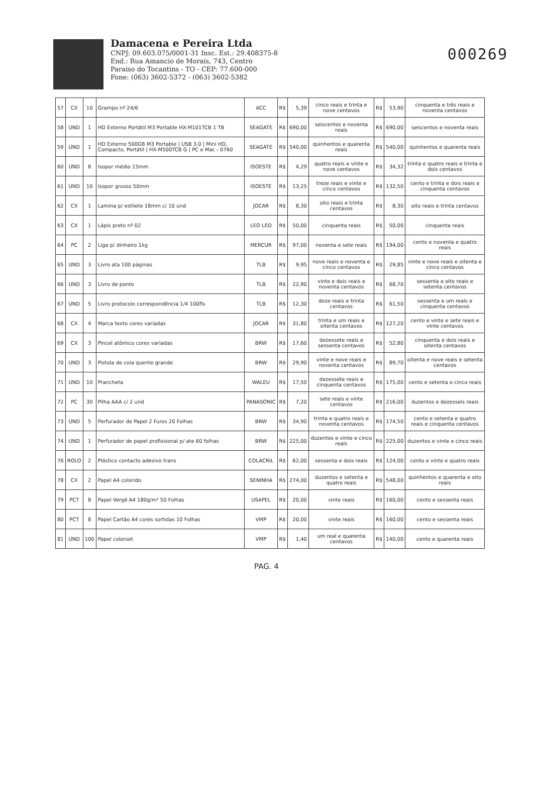000269
Damacena e Pereira Ltda
CNPJ: 09.603.075/0001-31 Insc. Est.: 29.408375-8
End.: Rua Amancio de Morais, 743, Centro
Paraiso do Tocantins - TO - CEP: 77.600-000
Fone: (063) 3602-5372 - (063) 3602-5382
| 57 | CX | 10 | Grampo nº 24/6 | ACC | R$ | 5,39 | cinco reais e trinta e nove centavos | R$ | 53,90 | cinquenta e três reais e noventa centavos |
| 58 | UND | 1 | HD Externo Portátil M3 Portable HX-M101TCB 1 TB | SEAGATE | R$ | 690,00 | seiscentos e noventa reais | R$ | 690,00 | seiscentos e noventa reais |
| 59 | UND | 1 | HD Externo 500GB M3 Portable / USB 3.0 / Mini HD, Compacto, Portátil / HX-M500TCB G / PC e Mac - 0760 | SEAGATE | R$ | 540,00 | quinhentos e quarenta reais | R$ | 540,00 | quinhentos e quarenta reais |
| 60 | UND | 8 | Isopor médio 15mm | ISOESTE | R$ | 4,29 | quatro reais e vinte e nove centavos | R$ | 34,32 | trinta e quatro reais e trinta e dois centavos |
| 61 | UND | 10 | Isopor grosso 50mm | ISOESTE | R$ | 13,25 | treze reais e vinte e cinco centavos | R$ | 132,50 | cento e trinta e dois reais e cinquenta centavos |
| 62 | CX | 1 | Lamina p/ estilete 18mm c/ 10 und | JOCAR | R$ | 8,30 | oito reais e trinta centavos | R$ | 8,30 | oito reais e trinta centavos |
| 63 | CX | 1 | Lápis preto nº 02 | LEO LEO | R$ | 50,00 | cinquenta reais | R$ | 50,00 | cinquenta reais |
| 64 | PC | 2 | Liga p/ dinheiro 1kg | MERCUR | R$ | 97,00 | noventa e sete reais | R$ | 194,00 | cento e noventa e quatro reais |
| 65 | UND | 3 | Livro ata 100 páginas | TLB | R$ | 9,95 | nove reais e noventa e cinco centavos | R$ | 29,85 | vinte e nove reais e oitenta e cinco centavos |
| 66 | UND | 3 | Livro de ponto | TLB | R$ | 22,90 | vinte e dois reais e noventa centavos | R$ | 68,70 | sessenta e oito reais e setenta centavos |
| 67 | UND | 5 | Livro protocolo correspondência 1/4 100fls | TLB | R$ | 12,30 | doze reais e trinta centavos | R$ | 61,50 | sessenta e um reais e cinquenta centavos |
| 68 | CX | 4 | Marca texto cores variadas | JOCAR | R$ | 31,80 | trinta e um reais e oitenta centavos | R$ | 127,20 | cento e vinte e sete reais e vinte centavos |
| 69 | CX | 3 | Pincel atômico cores variadas | BRW | R$ | 17,60 | dezessete reais e sessenta centavos | R$ | 52,80 | cinquenta e dois reais e oitenta centavos |
| 70 | UND | 3 | Pistola de cola quente grande | BRW | R$ | 29,90 | vinte e nove reais e noventa centavos | R$ | 89,70 | oitenta e nove reais e setenta centavos |
| 71 | UND | 10 | Prancheta | WALEU | R$ | 17,50 | dezessete reais e cinquenta centavos | R$ | 175,00 | cento e setenta e cinco reais |
| 72 | PC | 30 | Pilha AAA c/ 2 und | PANASONIC | R$ | 7,20 | sete reais e vinte centavos | R$ | 216,00 | duzentos e dezesseis reais |
| 73 | UND | 5 | Perfurador de Papel 2 Furos 20 Folhas | BRW | R$ | 34,90 | trinta e quatro reais e noventa centavos | R$ | 174,50 | cento e setenta e quatro reais e cinquenta centavos |
| 74 | UND | 1 | Perfurador de papel profissional p/ ate 60 folhas | BRW | R$ | 225,00 | duzentos e vinte e cinco reais | R$ | 225,00 | duzentos e vinte e cinco reais |
| 76 | ROLO | 2 | Plástico contacto adesivo trans | COLACRIL | R$ | 62,00 | sessenta e dois reais | R$ | 124,00 | cento e vinte e quatro reais |
| 78 | CX | 2 | Papel A4 colorido | SENINHA | R$ | 274,00 | duzentos e setenta e quatro reais | R$ | 548,00 | quinhentos e quarenta e oito reais |
| 79 | PCT | 8 | Papel Vergê A4 180g/m² 50 Folhas | USAPEL | R$ | 20,00 | vinte reais | R$ | 160,00 | cento e sessenta reais |
| 80 | PCT | 8 | Papel Cartão A4 cores sortidas 10 Folhas | VMP | R$ | 20,00 | vinte reais | R$ | 160,00 | cento e sessenta reais |
| 81 | UND | 100 | Papel colorset | VMP | R$ | 1,40 | um real e quarenta centavos | R$ | 140,00 | cento e quarenta reais |
PAG. 4